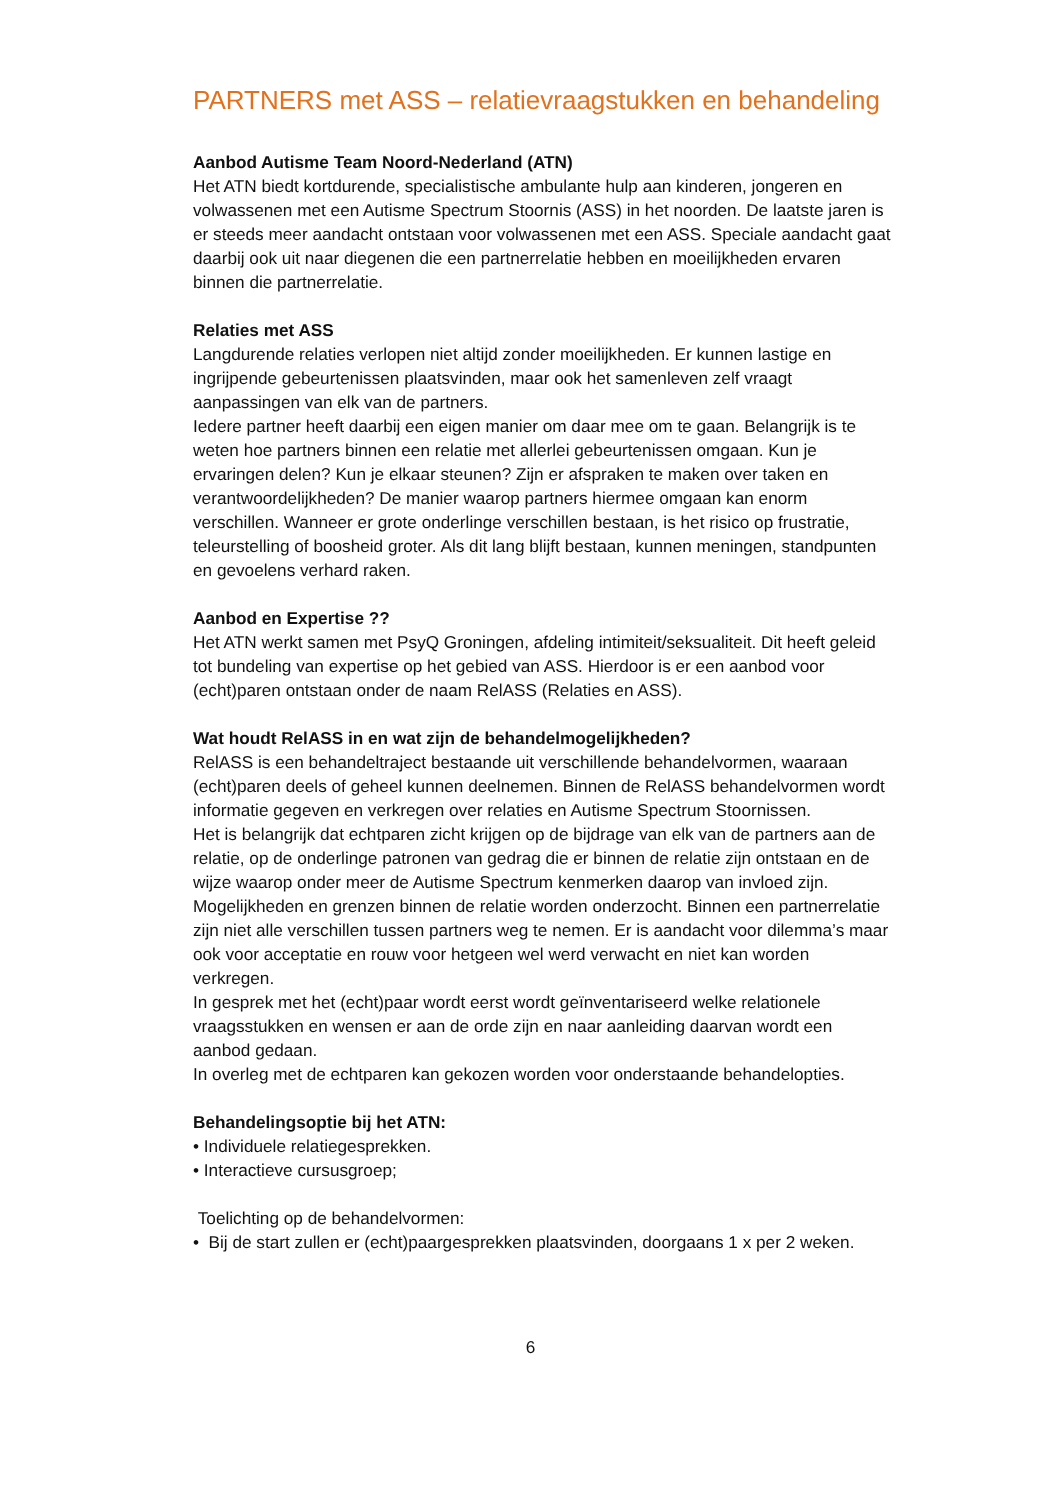PARTNERS met ASS – relatievraagstukken en behandeling
Aanbod Autisme Team Noord-Nederland (ATN)
Het ATN biedt kortdurende, specialistische ambulante hulp aan kinderen, jongeren en volwassenen met een Autisme Spectrum Stoornis (ASS) in het noorden. De laatste jaren is er steeds meer aandacht ontstaan voor volwassenen met een ASS. Speciale aandacht gaat daarbij ook uit naar diegenen die een partnerrelatie hebben en moeilijkheden ervaren binnen die partnerrelatie.
Relaties met ASS
Langdurende relaties verlopen niet altijd zonder moeilijkheden. Er kunnen lastige en ingrijpende gebeurtenissen plaatsvinden, maar ook het samenleven zelf vraagt aanpassingen van elk van de partners.
Iedere partner heeft daarbij een eigen manier om daar mee om te gaan. Belangrijk is te weten hoe partners binnen een relatie met allerlei gebeurtenissen omgaan. Kun je ervaringen delen? Kun je elkaar steunen? Zijn er afspraken te maken over taken en verantwoordelijkheden? De manier waarop partners hiermee omgaan kan enorm verschillen. Wanneer er grote onderlinge verschillen bestaan, is het risico op frustratie, teleurstelling of boosheid groter. Als dit lang blijft bestaan, kunnen meningen, standpunten en gevoelens verhard raken.
Aanbod en Expertise ??
Het ATN werkt samen met PsyQ Groningen, afdeling intimiteit/seksualiteit. Dit heeft geleid tot bundeling van expertise op het gebied van ASS. Hierdoor is er een aanbod voor (echt)paren ontstaan onder de naam RelASS (Relaties en ASS).
Wat houdt RelASS in en wat zijn de behandelmogelijkheden?
RelASS is een behandeltraject bestaande uit verschillende behandelvormen, waaraan (echt)paren deels of geheel kunnen deelnemen. Binnen de RelASS behandelvormen wordt informatie gegeven en verkregen over relaties en Autisme Spectrum Stoornissen.
Het is belangrijk dat echtparen zicht krijgen op de bijdrage van elk van de partners aan de relatie, op de onderlinge patronen van gedrag die er binnen de relatie zijn ontstaan en de wijze waarop onder meer de Autisme Spectrum kenmerken daarop van invloed zijn.
Mogelijkheden en grenzen binnen de relatie worden onderzocht. Binnen een partnerrelatie zijn niet alle verschillen tussen partners weg te nemen. Er is aandacht voor dilemma’s maar ook voor acceptatie en rouw voor hetgeen wel werd verwacht en niet kan worden verkregen.
In gesprek met het (echt)paar wordt eerst wordt geïnventariseerd welke relationele vraagsstukken en wensen er aan de orde zijn en naar aanleiding daarvan wordt een aanbod gedaan.
In overleg met de echtparen kan gekozen worden voor onderstaande behandelopties.
Behandelingsoptie bij het ATN:
• Individuele relatiegesprekken.
• Interactieve cursusgroep;
Toelichting op de behandelvormen:
• Bij de start zullen er (echt)paargesprekken plaatsvinden, doorgaans 1 x per 2 weken.
6